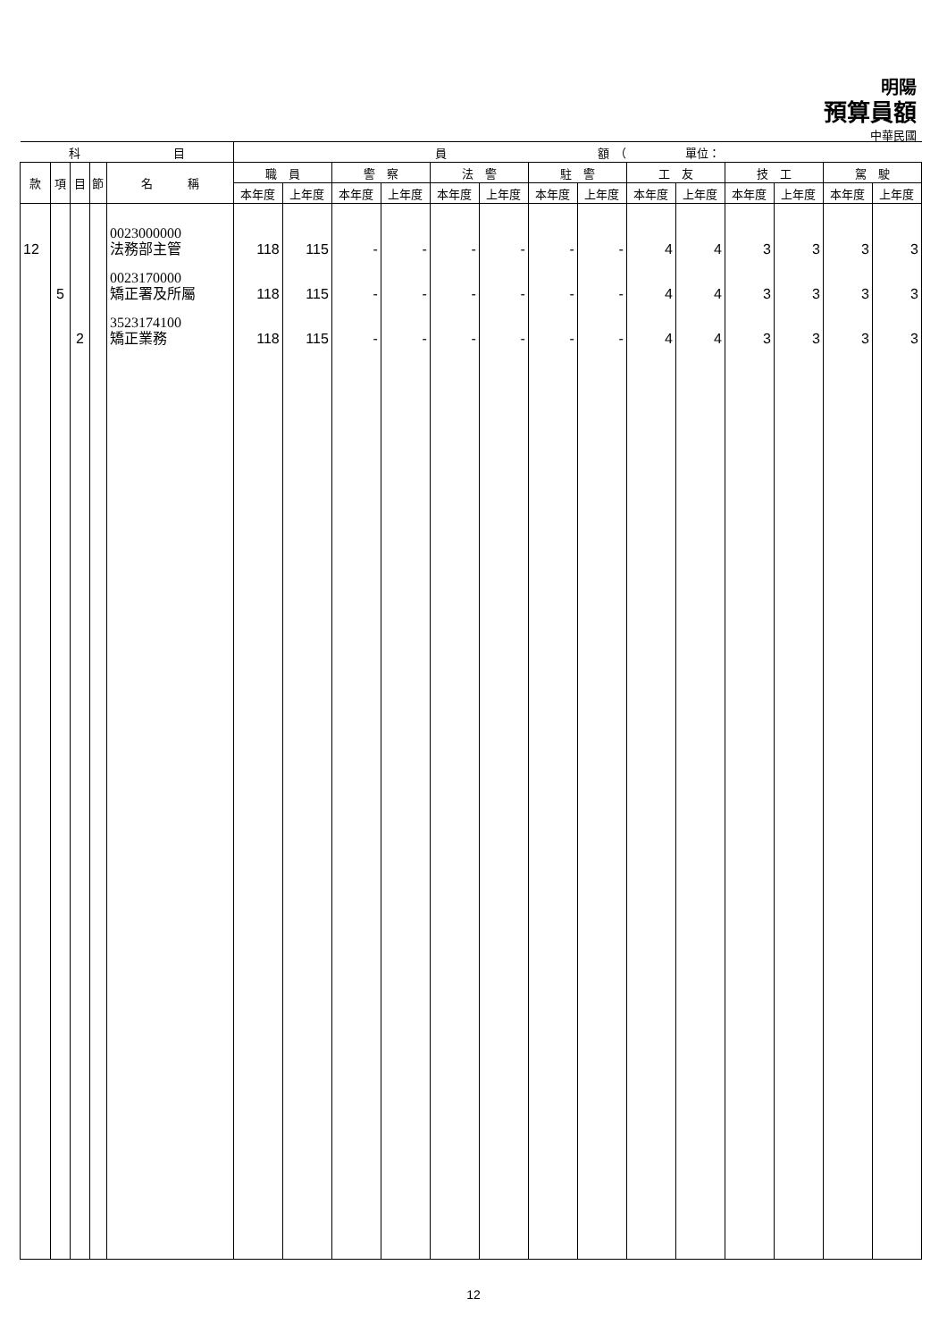明陽
預算員額
中華民國
| 科 目 | | | | | 員 額 （ 單位： | | | | | | | | | | | | | |
| --- | --- | --- | --- | --- | --- | --- | --- | --- | --- | --- | --- | --- | --- | --- | --- | --- | --- | --- |
| 款 | 項 | 目 | 節 | 名 稱 | 職 員 | | 警 察 | | 法 警 | | 駐 警 | | 工 友 | | 技 工 | | 駕 駛 | |
| | | | | | 本年度 | 上年度 | 本年度 | 上年度 | 本年度 | 上年度 | 本年度 | 上年度 | 本年度 | 上年度 | 本年度 | 上年度 | 本年度 | 上年度 |
| 12 | | | | 0023000000 法務部主管 | 118 | 115 | - | - | - | - | - | - | 4 | 4 | 3 | 3 | 3 | 3 |
| | 5 | | | 0023170000 矯正署及所屬 | 118 | 115 | - | - | - | - | - | - | 4 | 4 | 3 | 3 | 3 | 3 |
| | | 2 | | 3523174100 矯正業務 | 118 | 115 | - | - | - | - | - | - | 4 | 4 | 3 | 3 | 3 | 3 |
12